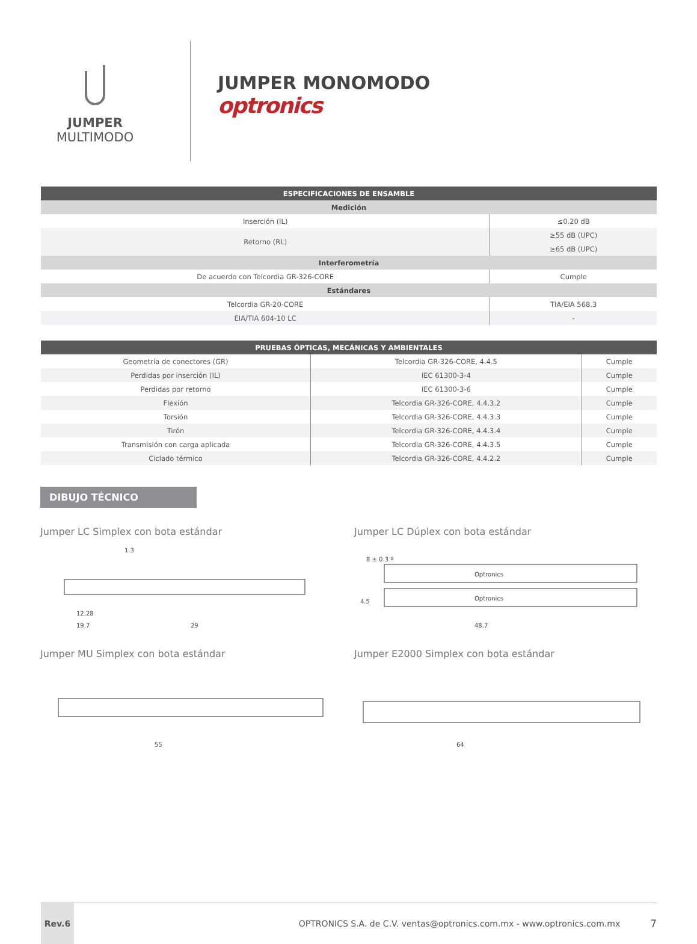JUMPER
MULTIMODO
JUMPER MONOMODO
optronics
| ESPECIFICACIONES DE ENSAMBLE | |
| --- | --- |
| Medición | |
| Inserción (IL) | ≤0.20 dB |
| Retorno (RL) | ≥55 dB (UPC) |
| | ≥65 dB (UPC) |
| Interferometría | |
| De acuerdo con Telcordia GR-326-CORE | Cumple |
| Estándares | |
| Telcordia GR-20-CORE | TIA/EIA 568.3 |
| EIA/TIA 604-10 LC | - |
| PRUEBAS ÓPTICAS, MECÁNICAS Y AMBIENTALES | | |
| --- | --- | --- |
| Geometría de conectores (GR) | Telcordia GR-326-CORE, 4.4.5 | Cumple |
| Perdidas por inserción (IL) | IEC 61300-3-4 | Cumple |
| Perdidas por retorno | IEC 61300-3-6 | Cumple |
| Flexión | Telcordia GR-326-CORE, 4.4.3.2 | Cumple |
| Torsión | Telcordia GR-326-CORE, 4.4.3.3 | Cumple |
| Tirón | Telcordia GR-326-CORE, 4.4.3.4 | Cumple |
| Transmisión con carga aplicada | Telcordia GR-326-CORE, 4.4.3.5 | Cumple |
| Ciclado térmico | Telcordia GR-326-CORE, 4.4.2.2 | Cumple |
DIBUJO TÉCNICO
Jumper LC Simplex con bota estándar
1.3
12.28
19.7
29
Jumper LC Dúplex con bota estándar
8 ± 0.3 º
Optronics
Optronics
4.5
48.7
Jumper MU Simplex con bota estándar
55
Jumper E2000 Simplex con bota estándar
64
Rev.6
OPTRONICS S.A. de C.V. ventas@optronics.com.mx - www.optronics.com.mx
7